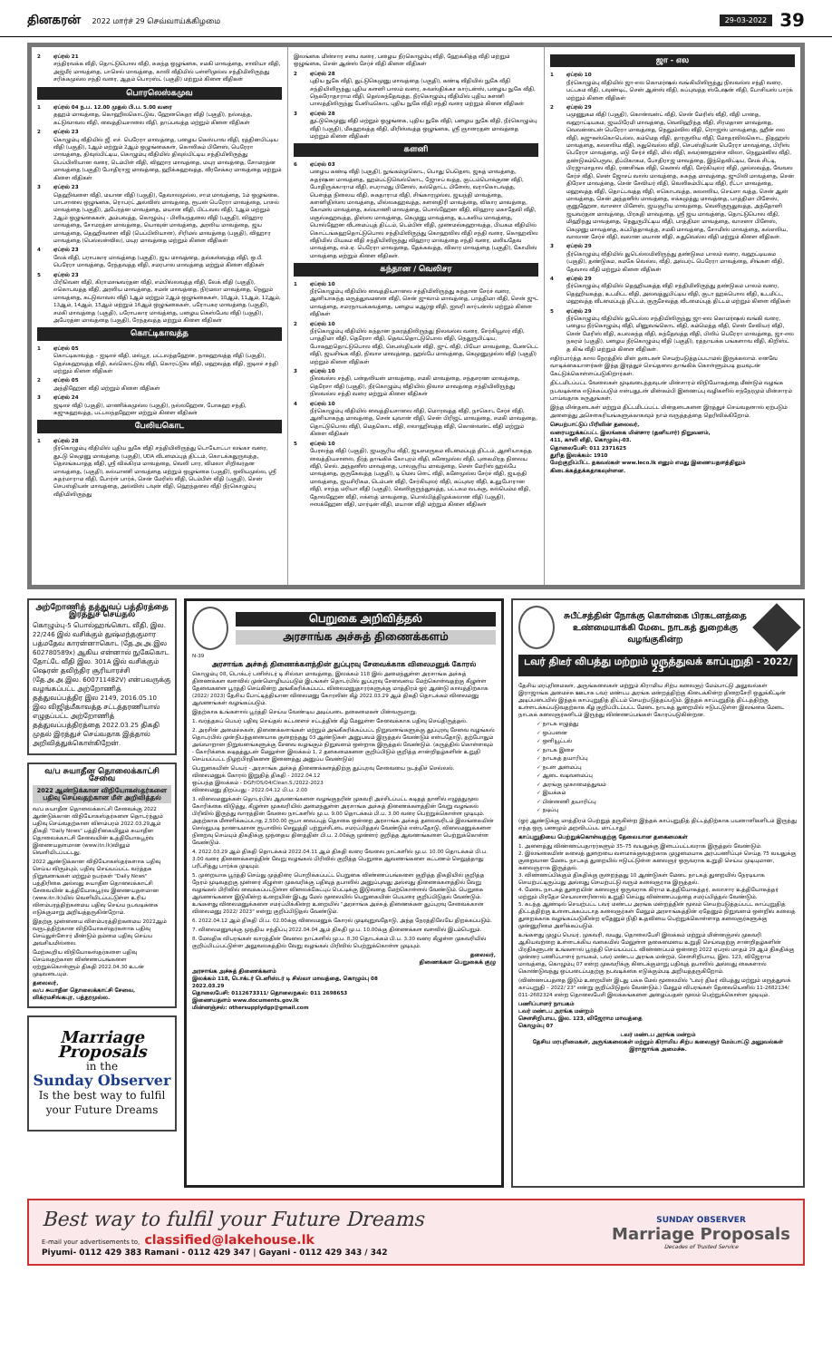தினகரன் 2022 மார்ச் 29 செவ்வாய்க்கிழமை
29-03-2022 39
2 ஏப்ரல் 21
சந்திரவக்க வீதி, தொட்டுபொல வீதி, சுகந்த ஒழுங்கை, சமகி மாவத்தை, சாவியா வீதி, அஜ்மீர் மாவத்தை, பாசெல் மாவத்தை, காலி வீதியில் பள்ளிமுல்ல சந்தியிலிருந்து சரிக்கமுல்ல சந்தி வரை, ஆதம் பொரஸ்ட் (பகுதி) மற்றும் கிளை வீதிகள்
பொரலெஸ்கமுவ
1 ஏப்ரல் 04 ந.ப. 12.00 முதல் பி.ப. 5.00 வரை
தஹம் மாவத்தை, கொஹிலகொட்டுவ, ஹேனகெதர வீதி (பகுதி), நல்லத்த, கட்டுவாவல வீதி, வைத்தியசாலை வீதி, தாப்பவத்த மற்றும் கிளை வீதிகள்
2 ஏப்ரல் 23
கொழும்பு வீதியில் ஜீ. எச். பெரேரா மாவத்தை, பழைய கெஸ்பாவ வீதி, ரத்தினபிட்டிய வீதி (பகுதி), 1ஆம் மற்றும் 2ஆம் ஒழுங்கைகள், கொலிகம் பிளேஸ், பெரேரா மாவத்தை, திவுல்பிட்டிய, கொழும்பு வீதியில் திவுல்பிட்டிய சந்தியிலிருந்து பெப்பிலியான வரை, டெம்பிள் வீதி, விஹார மாவத்தை, மயுர மாவத்தை, சோமரத்ன மாவத்தை (பகுதி) போதிராஜ மாவத்தை, ஹிக்கஹவத்த, வீரசேக்கர மாவத்தை மற்றும் கிளை வீதிகள்
3 ஏப்ரல் 23
தெஹிவளை வீதி, மயான வீதி (பகுதி), தேவாலமுல்ல, சாம மாவத்தை, 1ம் ஒழுங்கை, பாடசாலை ஒழுங்கை, ரொபர்ட் அல்விஸ் மாவத்தை, ரூபன் பெரேரா மாவத்தை, பாசல் மாவத்தை (பகுதி), அபேரத்ன மாவத்தை, மயான வீதி, பிட்டவல வீதி, 1ஆம் மற்றும் 2ஆம் ஒழுங்கைகள், அம்பவத்த, கொழும்பு - பிலியந்தலை வீதி (பகுதி), விஹார மாவத்தை, சோமரத்ன மாவத்தை, யொவுன் மாவத்தை, அரலிய மாவத்தை, ஜய மாவத்தை, தெஹிவளை வீதி (பெப்பிலியான), சிரிமல் மாவத்தை (பகுதி), விஹார மாவத்தை (பெல்லன்வில), மயுர மாவத்தை மற்றும் கிளை வீதிகள்
4 ஏப்ரல் 23
லேக் வீதி, பராபகார மாவத்தை (பகுதி), ஜய மாவத்தை, தல்கஸ்வத்த வீதி, ஒ.பீ. பெரேரா மாவத்தை, ரேந்தவத்த வீதி, சமரபால மாவத்தை மற்றும் கிளை வீதிகள்
5 ஏப்ரல் 23
பிரிவென வீதி, கிராமசங்வர்தன வீதி, எம்பில்லவத்த வீதி, லேக் வீதி (பகுதி), எகொடவத்த வீதி, அரலிய மாவத்தை, சமன் மாவத்தை, நிர்மலா மாவத்தை, நெலும் மாவத்தை, கட்டுவாவல வீதி 1ஆம் மற்றும் 2ஆம் ஒழுங்கைகள், 10ஆம், 11ஆம், 12ஆம், 13ஆம், 14ஆம், 15ஆம் மற்றும் 16ஆம் ஒழுங்கைகள், பரோபகர மாவத்தை (பகுதி), சமகி மாவத்தை (பகுதி), பரோபகார மாவத்தை, பழைய கெஸ்பேவ வீதி (பகுதி), அபேரத்ன மாவத்தை (பகுதி), ரேந்தவத்த மற்றும் கிளை வீதிகள்
கொட்டிகாவத்த
1 ஏப்ரல் 05
கொட்டிகாவத்த – ஐடிஎச் வீதி, மல்பூர, பட்டலந்தஹேன, நாகஹவத்த வீதி (பகுதி), தெல்கஹவத்த வீதி, கல்கொட்டுவ வீதி, கொரட்டுவ வீதி, மஹவத்த வீதி, ஐடிஎச் சந்தி மற்றும் கிளை வீதிகள்
2 ஏப்ரல் 05
அந்திஹேன வீதி மற்றும் கிளை வீதிகள்
3 ஏப்ரல் 24
ஜடிஎச் வீதி (பகுதி), மாணிக்கமுல்ல (பகுதி), நல்லஹேன, போகஹ சந்தி, கஜுகஹவத்த, பட்டலந்தஹேன மற்றும் கிளை வீதிகள்
பேலியகொட
1 ஏப்ரல் 28
நீர்கொழும்பு வீதியில் புதிய நுகே வீதி சந்தியிலிருந்து டொயோட்டா லங்கா வரை, துட்டு கெமுனு மாவத்தை (பகுதி), UDA வீடமைப்புத் திட்டம், கொடக்கதுருவத்த, தெலங்கபாத்த வீதி, ஸ்ரீ விக்கிரம மாவத்தை, வெலி பார, விமலா சிறிவர்தன மாவத்தை, (பகுதி), கல்யாணி மாவத்தை மற்றும் ஒழுங்கை (பகுதி), ஒலியமுல்ல, ஸ்ரீ சுதர்மாராம வீதி, போர்ள் பார்க், சென் மேரிஸ் வீதி, டெம்பிள் வீதி (பகுதி), சென் செபஸ்தியன் மாவத்தை, அல்விஸ் டவுன் வீதி, ஹெந்தலை வீதி நீர்கொழும்பு வீதியிலிருந்து
இலங்கை மின்சார சபை வரை, பழைய நீர்கொழும்பு வீதி, ஹேக்கித்த வீதி மற்றும் ஒழுங்கை, சென் ஆன்ஸ் சேர்ச் வீதி கிளை வீதிகள்
2 ஏப்ரல் 28
புதிய நுகே வீதி, துட்டுகெமுனு மாவத்தை (பகுதி), கண்டி வீதியில் நுகே வீதி சந்தியிலிருந்து புதிய களனி பாலம் வரை, சுவஸ்திக்கா கார்டன்ஸ், பழைய நுகே வீதி, நெக்ரோதாராம வீதி, தெல்கந்தேவத்த, நீர்கொழும்பு வீதியில் புதிய களனி பாலத்திலிருந்து பேலியகொட புதிய நுகே வீதி சந்தி வரை மற்றும் கிளை வீதிகள்
3 ஏப்ரல் 28
துட்டுகெமுனு வீதி மற்றும் ஒழுங்கை, புதிய நுகே வீதி, பழைய நுகே வீதி, நீர்கொழும்பு வீதி (பகுதி), மீகஹவத்த வீதி, மிரிஸ்வத்த ஒழுங்கை, ஸ்ரீ ஞானரதன மாவத்தை மற்றும் கிளை வீதிகள்
களனி
6 ஏப்ரல் 03
பழைய கண்டி வீதி (பகுதி), நுங்கம்முகொட, பொது பெதெஸ, ஜகத் மாவத்தை, சுதர்ஷன மாவத்தை, ஹம்பட்டுவெல்கொட, ஜோசப் வத்த, குட்டம்பொக்குண வீதி, போதிருக்காராம வீதி, சபராமது பிளேஸ், கல்தொட்ட பிளேஸ், வராகொடவத்த, பௌத்த நிலைய வீதி, சுகதாராம வீதி, சிங்காரமுல்ல, ஜயந்தி மாவத்தை, களனிதிஸ்ஸ மாவத்தை, மில்லகஹவத்த, களனதிரி மாவத்தை, விகார மாவத்தை, கோமஸ் மாவத்தை, கல்யாணி மாவத்தை, பொல்ஹேன வீதி, விஹார மகாதேவி வீதி, மகுல்கஹவத்த, திஸ்ஸ மாவத்தை, கெமுனு மாவத்தை, உடகலிய மாவத்தை, பொல்ஹேன வீடமைப்புத் திட்டம், டெம்பிள் வீதி, முணமல்கஹாவத்த, பியகம வீதியில் கொட்டங்கஹதொட்டுபொல சந்தியிலிருந்து கொஹவில வீதி சந்தி வரை, கொஹவில வீதியில் பியகம வீதி சந்தியிலிருந்து விஹார மாவத்தை சந்தி வரை, மலியதேவ மாவத்தை, எம்.ஏ. பெரேரா மாவத்தை, தேக்கவத்த, விகார மாவத்தை (பகுதி), கோமிஸ் மாவத்தை மற்றும் கிளை வீதிகள்.
கந்தான / வெலிசர
1 ஏப்ரல் 10
நீர்கொழும்பு வீதியில் வைத்தியசாலை சந்தியிலிருந்து கந்தான சேர்ச் வரை, ஆனியாகந்த மருத்துவமனை வீதி, சென் ஜுவாம் மாவத்தை, பாத்திமா வீதி, சென் ஜுட் மாவத்தை, சமரநாயக்கவத்தை, பழைய டீஆர்ஓ வீதி, ஐவரி கார்டன்ஸ் மற்றும் கிளை வீதிகள்
2 ஏப்ரல் 10
நீர்கொழும்பு வீதியில் கந்தான நகரத்திலிருந்து நிலவல்ல வரை, சேர்கியூலர் வீதி, பாத்திமா வீதி, தெரேசா வீதி, தெவட்தொட்டுபொல வீதி, நெதுருபிட்டிய, போகஹதொட்டுபொல வீதி, செபஸ்தியன் வீதி, ஜுட் வீதி, பியோ மாவத்தை, பேனடெட் வீதி, ஜயசிங்க வீதி, நிவாச மாவத்தை, ஹல்பே மாவத்தை, கெமுனுமுல்ல வீதி (பகுதி) மற்றும் கிளை வீதிகள்
3 ஏப்ரல் 10
நிலவல்ல சந்தி, பன்தலியன் மாவத்தை, சமகி மாவத்தை, சந்தசரண மாவத்தை, தெரேசா வீதி (பகுதி), நீர்கொழும்பு வீதியில் நிவாச மாவத்தை சந்தியிலிருந்து நிலவல்ல சந்தி வரை மற்றும் கிளை வீதிகள்
4 ஏப்ரல் 10
நீர்கொழும்பு வீதியில் வைத்தியசாலை வீதி, மொரவத்த வீதி, நாகொட சேர்ச் வீதி, ஆனியாகந்த மாவத்தை, சென் யுவான் வீதி, சென் பிரிஜட் மாவத்தை, சமகி மாவத்தை, தொட்டுபொல வீதி, மெதகொட வீதி, எலாஹிவத்த வீதி, கொன்வன்ட் வீதி மற்றும் கிளை வீதிகள்
5 ஏப்ரல் 10
பேரலந்த வீதி (பகுதி), ஜயசூரிய வீதி, ஜயசமருகம வீடமைப்புத் திட்டம், ஆனியாகந்த வைத்தியசாலை, நீர்த் தாங்கிக் கோபுரம் வீதி, கனேமுல்ல வீதி, புகையிரத நிலைய வீதி, செல். அந்தனீஸ் மாவத்தை, பாலசூரிய மாவத்தை, சென் மேரிஸ் ஹல்பே மாவத்தை, குருகேவத்த (பகுதி), டி மெல ளெட் வீதி, கனேமுல்ல சேர்ச் வீதி, ஜயந்தி மாவத்தை, ஜயசிரிகம, டெம்பள் வீதி, சேர்கியுலர் வீதி, கப்புவர வீதி, உலுபோரான வீதி, சாந்த மரியா வீதி (பகுதி), வெலிகுருந்துவத்த, பட்டகம வடக்கு, கல்பெம்ம வீதி, தோலஹேன வீதி, எக்ஸத் மாவத்தை, பொல்பித்திமுக்கலான வீதி (பகுதி), ஈஸக்ஹேன வீதி, மார்டின் வீதி, மயான வீதி மற்றும் கிளை வீதிகள்
ஜா - எல
1 ஏப்ரல் 10
நீர்கொழும்பு வீதியில் ஜா-எல கொமர்ஷல் வங்கியிலிருந்து நிலவல்ல சந்தி வரை, பட்டகம வீதி, டவுண்டிட், சென் ஆன்ஸ் வீதி, கப்புவத்த ஸ்டேஷன் வீதி, போசியஸ் பார்க் மற்றும் கிளை வீதிகள்
2 ஏப்ரல் 29
பமுணுகம வீதி (பகுதி), கொன்வன்ட் வீதி, சென் மேரிஸ் வீதி, வீதி பாதை, வஹாட்டியகம, ஜயபிரேமி மாவத்தை, வெலிஹிந்த வீதி, சிரமதான மாவத்தை, வெலன்டைன் பெரேரா மாவத்தை, நெலும்வில வீதி, ரொஜஸ் மாவத்தை, ஹீன் எல வீதி, கஜுகஸ்கொடெல்ல, கம்மெத வீதி, தாரகுலிய வீதி, மோதரவிலகொட, நிதஹஸ் மாவத்தை, கலஎலிய வீதி, சுதுவெல்ல வீதி, செபஸ்தியன் பெரேரா மாவத்தை, பிரிஸ் பெரேரா மாவத்தை, மடு சேர்ச் வீதி, மில் வீதி, சுவர்ணஹன்ச விலா, நெலும்வில வீதி, தண்டுகம்பெருவ, தீப்பிகாகம, போதிராஜ மாவத்தை, இந்தெவிட்டிய, லேக் சிட்டி, பிரஜாமாதால வீதி, ரணசிங்க வீதி, கெனல் வீதி, சேர்கியுலர் வீதி, முல்லவத்த, வேவல சேர்ச் வீதி, சென் ஜோசப் வாஸ் மாவத்தை, சுகந்த மாவத்தை, ஜுபிலி மாவத்தை, சென் திரேசா மாவத்தை, சென் சேவியர் வீதி, வெலிகம்பிட்டிய வீதி, ரீட்டா மாவத்தை, மஹவத்த வீதி, தொட்டவத்த வீதி, எகொடவத்த, கலஎலிய, செய்சா வத்த, சென் ஆன் மாவத்தை, சென் அந்தனீஸ் மாவத்தை, எக்கமுத்து மாவத்தை, பாத்திமா பிளேஸ், குனுஹேன, வாசனா பிளேஸ், ஜயசூரிய மாவத்தை, வெலிகுருதுவத்த, அந்தோனி ஜயவர்தன மாவத்தை, பிரகதி மாவத்தை, ஸ்ரீ ஜய மாவத்தை, தொட்டுபொல வீதி, மிஹிந்து மாவத்தை, நெதுருபிட்டிய வீதி, பாத்திமா மாவத்தை, வாசனா பிளேஸ், கெமுனு மாவத்தை, கப்பித்தாவத்த, சமகி மாவத்தை, சோமிஸ் மாவத்தை, கல்எலிய, வாலான சேர்ச் வீதி, வலான மயான வீதி, சுதுவெல்ல வீதி மற்றும் கிளை வீதிகள்.
3 ஏப்ரல் 29
நீர்கொழும்பு வீதியில் துடெல்லயிலிருந்து தண்டுகம பாலம் வரை, வஹட்டியகம (பகுதி), தண்டுகம, கமகே வெல்ல, வீதி, அல்பர்ட் பெரேரா மாவத்தை, சிங்கள வீதி, தேவால வீதி மற்றும் கிளை வீதிகள்
4 ஏப்ரல் 29
நீர்கொழும்பு வீதியில் தெஹியகத்த வீதி சந்தியிலிருந்து தண்டுகம பாலம் வரை, தெஹியகத்த, உடமிட்ட வீதி, அலவத்துபிட்டிய வீதி, குடா ஹக்பொல வீதி, உடமிட்ட, மஹவத்த வீடமைப்புத் திட்டம், குருசேவத்த வீடமைப்புத் திட்டம் மற்றும் கிளை வீதிகள்
5 ஏப்ரல் 29
நீர்கொழும்பு வீதியில் துடெல்ல சந்தியிலிருந்து ஜா-எல கொமர்ஷல் வங்கி வரை, பழைய நீர்கொழும்பு வீதி, மினுவங்கொட வீதி, கம்மெத்த வீதி, சென் சேவியர் வீதி, சென் மேரிஸ் வீதி, கபலகந்த வீதி, கந்தேவத்த வீதி, பிலிப் பெரேரா மாவத்தை, ஜா-எல நகரம் (பகுதி), பழைய நீர்கொழும்பு வீதி (பகுதி), ரத்நாயக்க பங்களாவ வீதி, கிறிஸ்ட் த கிங் வீதி மற்றும் கிளை வீதிகள்.
எதிர்பார்த்த கால நேரத்தில் மின் தடைகள் செயற்படுத்தப்படாமல் இருக்கலாம். எனவே வாடிக்கையாளர்கள் இந்த இரத்துச் செய்தலை தாங்கிக் கொள்ளும்படி தயவுடன் கேட்டுக்கொள்ளப்படுகிறார்கள்.
திட்டமிடப்பட்ட வேலைகள் முடிவடைந்தவுடன் மின்சாரம் விநியோகத்தை மீண்டும் வழங்க நடவடிக்கை எடுக்கப்படும் என்பதுடன் மின்கம்பி இணைப்பு வழிகளில் எந்நேரமும் மின்சாரம் பாய்வதாக கருதுங்கள்.
இந்த மின்தடைகள் மற்றும் திட்டமிடப்பட்ட மின்தடைகளை இரத்துச் செய்வதனால் ஏற்படும் அனைத்து அசௌகரியங்களுக்காகவும் நாம் வருத்தத்தை தெரிவிக்கிறோம்.
செயற்பாட்டுப் பிரிவின் தலைவர்,
வரையறுக்கப்பட்ட இலங்கை மின்சார (தனியார்) நிறுவனம்,
411, காலி வீதி, கொழும்பு-03.
தொலைபேசி: 011 2371625
துரித இலக்கம்: 1910
மேற்குறிப்பிட்ட தகவல்கள் www.leco.lk எனும் எமது இணையதளத்திலும் கிடைக்கத்தக்கதாகவுள்ளன.
அற்றோணித் தத்துவப் பத்திரத்தை இரத்துச் செய்தல்
கொழும்பு-5 பொல்ஹங்கொட வீதி, இல. 22/246 இல் வசிக்கும் துஷ்மந்தகுமார பத்மதேவ காரன்னாகொட (தே.அ.அ.இல 602780589x) ஆகிய என்னால் நுகேகொட தோட்டே வீதி இல. 301A இல் வசிக்கும் ஷெரன் தவிந்திர சூரியாரச்சி (தே.அ.அ.இல. 600711482V) என்பவருக்கு வழங்கப்பட்ட அற்றோணித் தத்துவப்பத்திர இல 2149, 2016.05.10 இல விஜித்மீகாவத்த சட்டத்தரணியால் எழுதப்பட்ட அற்றோணித் தத்துவப்பத்திரத்தை 2022.03.25 திகதி முதல் இரத்துச் செய்வதாக இத்தால் அறிவித்துக்கொள்கிறேன்.
வ/ப சுயாதீன தொலைக்காட்சி சேவை
2022 ஆண்டுக்கான விநியோகஸ்தர்களை பதிவு செய்வதற்கான மீள் அறிவித்தல்
வ/ப சுயாதீன தொலைக்காட்சி சேவைக்கு 2022 ஆண்டுக்கான விநியோகஸ்தர்களை தொடர்ந்தும் பதிவு செய்வதற்கான விளம்பரம் 2022.03.29ஆம் திகதி "Daily News" பத்திரிகையிலும் சுயாதீன தொலைக்காட்சி சேவையின் உத்தியோகபூர்வ இணையதளமான (www.itn.lk)விலும் வெளியிடப்பட்டது.
2022 ஆண்டுக்கான விநியோகஸ்தர்களாக பதிவு செய்ய விரும்பும், பதிவு செய்யப்பட்ட வர்த்தக நிறுவனங்கள் மற்றும் நபர்கள் "Daily News" பத்திரிகை அல்லது சுயாதீன தொலைக்காட்சி சேவையின் உத்தியோகபூர்வ இணையதளமான (www.itn.lk)யில் வெளியிடப்பட்டுள்ள உரிய விளம்பரத்திற்கமைய பதிவு செய்ய நடவடிக்கை எடுக்குமாறு அறியத்தருகின்றோம்.
இதற்கு முன்னைய விளம்பரத்திற்கமைய 2022ஆம் வருடத்திற்கான விநியோகஸ்தர்களாக பதிவு செய்துள்ளோர் மீண்டும் தம்மை பதிவு செய்ய அவசியமில்லை.
மேற்கூறிய விநியோகஸ்தர்களை பதிவு செய்வதற்கான விண்ணப்பங்களை ஏற்றுக்கொள்ளும் திகதி 2022.04.30 உடன் முடிவடையும்.
தலைவர்,
வ/ப சுயாதீன தொலைக்காட்சி சேவை,
விக்ரமசிங்கபுர, பத்தரமுல்ல.
Marriage
Proposals
in the
Sunday Observer
Is the best way to fulfil your Future Dreams
பெறுகை அறிவித்தல்
அரசாங்க அச்சுத் திணைக்களம்
N-39
அரசாங்க அச்சுத் திணைக்களத்தின் துப்புரவு சேவைக்காக விலைமனுக் கோரல்
கொழும்பு 08, டொக்டர் டனிஸ்டர் டி சில்வா மாவத்தை, இலக்கம் 118 இல் அமைந்துள்ள அரசாங்க அச்சுத் திணைக்கள வளவில் முன்மொழியப்படும் இடங்கள் தொடர்பில் துப்புரவு சேவையை மேற்கொள்வதற்கு கீழுள்ள தேவைகளை பூர்த்தி செய்கின்ற அங்கீகரிக்கப்பட்ட விலைமனுதாரர்களுக்கு மாத்திரம் ஓர் ஆண்டு காலத்திற்காக (2022/ 2023) தேசிய போட்டித்தியான விலைமனு கோரலின் கீழ் 2022.03.29 ஆம் திகதி தொடக்கம் விலைமனு ஆவணங்கள் வழங்கப்படும்.
இதற்காக உங்களால் பூர்த்தி செய்ய வேண்டிய அடிப்படை தகைமைகள் பின்வருமாறு.
1. வர்த்தகப் பெயர் பதிவு செய்தல் கட்டளைச் சட்டத்தின் கீழ் மேலுள்ள சேவைக்காக பதிவு செய்திருத்தல்.
2. அரசின் அமைச்சுகள், திணைக்களங்கள் மற்றும் அங்கீகரிக்கப்பட்ட நிறுவனங்களுக்கு துப்புரவு சேவை வழங்கல் தொடர்பில் முன்நிபந்தனையாக குறைந்தது 03 ஆண்டுகள் அனுபவம் இருத்தல் வேண்டும் என்பதோடு, தற்போதும் அவ்வாறான நிறுவனங்களுக்கு சேவை வழங்கும் நிறுவனம் ஒன்றாக இருத்தல் வேண்டும். (கருத்தில் கொள்ளவும் - கோரிக்கை கடிதத்துடன் மேலுள்ள இலக்கம் 1, 2 தகைமைகளை குறிப்பிடும் குறித்த சான்றிதழ்களின் உறுதி செய்யப்பட்ட நிழற்பிரதிகளை இணைத்து அனுப்ப வேண்டும்)
பெறுகையின் பெயர் - அரசாங்க அச்சுத் திணைக்களத்திற்கு துப்புரவு சேவையை நடத்திச் செல்லல்.
விலைமனுக் கோரல் இறுதித் திகதி - 2022.04.12
ஒப்பந்த இலக்கம் - DGP/OS/04/Clean.S./2022-2023
விலைமனு திறப்பது - 2022.04.12 பி.ப. 2.00
3. விலைமனுக்கள் தொடர்பில் ஆவணங்களை வழங்குநரின் முகவரி அச்சிடப்பட்ட கடிதத் தாளில் எழுத்துமூல கோரிக்கை விடுத்து, கீழுள்ள முகவரியில் அமைந்துள்ள அரசாங்க அச்சுத் திணைக்களத்தின் வேறு வழங்கல் பிரிவில் இருந்து வாரத்தின் வேலை நாட்களில் மு.ப. 9.00 தொடக்கம் பி.ப. 3.00 வரை பெற்றுக்கொள்ள முடியும். அதற்காக மீளளிக்கப்படாத 2,500.00 ரூபா வைப்புத் தொகை ஒன்றை அரசாங்க அச்சுத் தலைவரிடம் இலங்கையின் செல்லுபடி நாணயமான ரூபாவில் செலுத்தி பற்றுச்சீட்டை சமர்ப்பித்தல் வேண்டும் என்பதோடு, விலைமனுக்களை நிறைவு செய்யும் திகதிக்கு முந்தைய தினத்தின் பி.ப. 2.00க்கு முன்னர் குறித்த ஆவணங்களை பெற்றுக்கொள்ள வேண்டும்.
4. 2022.03.29 ஆம் திகதி தொடக்கம் 2022.04.11 ஆம் திகதி வரை வேலை நாட்களில் மு.ப. 10.00 தொடக்கம் பி.ப. 3.00 வரை திணைக்களத்தின் வேறு வழங்கல் பிரிவில் குறித்த பெறுகை ஆவணங்களை கட்டணம் செலுத்தாது பரீட்சித்து பார்க்க முடியும்.
5. முறையாக பூர்த்தி செய்து முத்திரை பொறிக்கப்பட்ட பெறுகை விண்ணப்பங்களை குறித்த திகதியில் குறித்த நேரம் முடிவதற்கு முன்னர் கீழுள்ள முகவரிக்கு பதிவுத் தபாலில் அனுப்புவது அல்லது திணைக்களத்தில் வேறு வழங்கல் பிரிவில் வைக்கப்பட்டுள்ள விலைக்கேட்புப் பெட்டிக்கு இடுவதை மேற்கொள்ளல் வேண்டும். பெறுகை ஆவணங்களை இடுகின்ற உறையின் இடது மேல் மூலையில் பெறுகையின் பெயரை குறிப்பிடுதல் வேண்டும். உங்களது விலைமனுக்களை சமர்ப்பிக்கின்ற உறையில் "அரசாங்க அச்சுத் திணைக்கள துப்புரவு சேவைக்கான விலைமனு 2022/ 2023" என்று குறிப்பிடுதல் வேண்டும்.
6. 2022.04.12 ஆம் திகதி பி.ப. 02.00க்கு விலைமனுக் கோரல் முடிவுறுவதோடு, அந்த நேரத்திலேயே திறக்கப்படும்.
7. விலைமனுவுக்கு முந்திய சந்திப்பு 2022.04.04 ஆம் திகதி மு.ப. 10.00க்கு திணைக்கள வளவில் இடம்பெறும்.
8. மேலதிக விபரங்கள் வாரத்தின் வேலை நாட்களில் மு.ப. 8.30 தொடக்கம் பி.ப. 3.30 வரை கீழுள்ள முகவரியில் குறிப்பிடப்பட்டுள்ள அலுவலகத்தில் வேறு வழங்கல் பிரிவில் பெற்றுக்கொள்ள முடியும்.
தலைவர்,
திணைக்கள பெறுகைக் குழு
அரசாங்க அச்சுத் திணைக்களம்
இலக்கம் 118, டொக்டர் டெனிஸ்டர் டி சில்வா மாவத்தை, கொழும்பு 08
2022.03.29
தொலைபேசி: 0112673311/ தொலைநகல்: 011 2698653
இணையதளம் www.documents.gov.lk
மின்னஞ்சல்: othersupplydgp@gmail.com
சுபீட்சத்தின் நோக்கு கொள்கை பிரகடனத்தை உண்மையாக்கி மேடை நாடகத் துறைக்கு வழங்குகின்ற
டவர் திடீர் விபத்து மற்றும் மருத்துவக் காப்புறுதி - 2022/ 23
தேசிய மரபுரிமைகள், அருங்கலைகள் மற்றும் கிராமிய சிற்ப கலைஞர் மேம்பாட்டு அலுவல்கள் இராஜாங்க அமைச்சு ஊடாக டவர் மண்டப அரங்க மன்றத்திற்கு கிடைக்கின்ற திறைசேரி ஒதுக்கீட்டின் அடிப்படையில் இந்தக் காப்புறுதித் திட்டம் செயற்படுத்தப்படும். இந்தக் காப்புறுதித் திட்டத்திற்கு உள்ளடக்கப்படுவதற்காக கீழ் குறிப்பிடப்பட்ட மேடை நாடகத் துறையில் ஈடுபட்டுள்ள இலங்கை மேடை நாடகக் கலைஞர்களிடம் இருந்து விண்ணப்பங்கள் கோரப்படுகின்றன.
✓ நாடக எழுத்து
✓ ஒப்பனை
✓ ஒளியூட்டல்
✓ நாடக இசை
✓ நாடகத் தயாரிப்பு
✓ நடன அமைப்பு
✓ ஆடை வடிவமைப்பு
✓ அரங்கு முகாமைத்துவம்
✓ இயக்கம்
✓ பின்னணி தயாரிப்பு
✓ நடிப்பு
(ஓர் ஆண்டுக்கு மாத்திரம் பெற்றுத் தருகின்ற இந்தக் காப்புறுதித் திட்டத்திற்காக பயனாளிகளிடம் இருந்து எந்த ஒரு பணமும் அறவிடப்பட மாட்டாது)
காப்புறுதியை பெற்றுக்கொள்வதற்கு தேவையான தகைமைகள்
1. அனைத்து விண்ணப்பதாரர்களும் 35–75 வயதுக்கு இடைப்பட்டவராக இருத்தல் வேண்டும்.
2. இலங்கையின் கலைத் துறையை வளமாக்குவதற்காக முழுமையாக அர்ப்பணிப்புச் செய்த 75 வயதுக்கு குறைவான மேடை நாடகத் துறையில் ஈடுபட்டுள்ள கலைஞர் ஒருவராக உறுதி செய்ய முடியுமான, கலைஞராக இருத்தல்.
3. விண்ணப்பிக்கும் திகதிக்கு குறைந்தது 10 ஆண்டுகள் மேடை நாடகத் துறையில் நேரடியாக செயற்பட்டிருப்பது அல்லது செயற்பட்டு வரும் கலைஞராக இருத்தல்.
4. மேடை நாடகத் துறையின் கலைஞர் ஒருவராக கிராம உத்தியோகத்தர், கலாசார உத்தியோகத்தர் மற்றும் பிரதேச செயலாளரினால் உறுதி செய்து விண்ணப்பத்தை சமர்ப்பித்தல் வேண்டும்.
5. கடந்த ஆண்டில் செயற்பட்ட டவர் மண்டப அரங்க மன்றத்தின் மூலம் செயற்படுத்தப்பட்ட காப்புறுதித் திட்டத்திற்கு உள்ளடக்கப்படாத கலைஞர்கள் மேலும் அரசாங்கத்தின் ஏதேனும் நிறுவனம் ஒன்றில் கலைத் துறைக்காக வழங்கப்படுகின்ற ஏதேனும் நிதி உதவியை பெற்றுக்கொள்ளாத கலைஞர்களுக்கு முன்னுரிமை அளிக்கப்படும்.
உங்களது முழுப் பெயர், முகவரி, வயது, தொலைபேசி இலக்கம் மற்றும் மின்னஞ்சல் முகவரி ஆகியவற்றை உள்ளடக்கிய வகையில் மேலுள்ள தகைமையை உறுதி செய்வதற்கு சான்றிதழ்களின் பிரதிகளுடன் உங்களால் பூர்த்தி செய்யப்பட்ட விண்ணப்பம் ஒன்றை 2022 ஏப்ரல் மாதம் 29 ஆம் திகதிக்கு முன்னர் பணிப்பாளர் நாயகம், டவர் மண்டப அரங்க மன்றம், சௌசிறிபாய, இல. 123, விஜேராம மாவத்தை, கொழும்பு 07 என்ற முகவரிக்கு கிடைக்குமாறு பதிவுத் தபாலில் அல்லது கைகளால் கொண்டுவந்து ஒப்படைப்பதற்கு நடவடிக்கை எடுக்கும்படி அறியத்தருகிறோம்.
(விண்ணப்பத்தை இடும் உறையின் இடது பக்க மேல் மூலையில் "டவர் திடீர் விபத்து மற்றும் மருத்துவக் காப்புறுதி – 2022/ 23" என்று குறிப்பிடுதல் வேண்டும்.) மேலும் விபரங்கள் தேவையெனில் 11-2682134/ 011-2682324 என்ற தொலைபேசி இலக்கங்களை அழைப்பதன் மூலம் பெற்றுக்கொள்ள முடியும்.
பணிப்பாளர் நாயகம்
டவர் மண்டப அரங்க மன்றம்
சௌசிறிபாய, இல. 123, விஜேராம மாவத்தை
கொழும்பு 07
டவர் மண்டப அரங்க மன்றம்
தேசிய மரபுரிமைகள், அருங்கலைகள் மற்றும் கிராமிய சிற்ப கலைஞர் மேம்பாட்டு அலுவல்கள் இராஜாங்க அமைச்சு.
Best way to fulfil your Future Dreams
E-mail your advertisements to, classified@lakehouse.lk
Piyumi- 0112 429 383 Ramani - 0112 429 347 | Gayani - 0112 429 343 / 342
SUNDAY OBSERVER
Marriage Proposals
Decades of Trusted Service